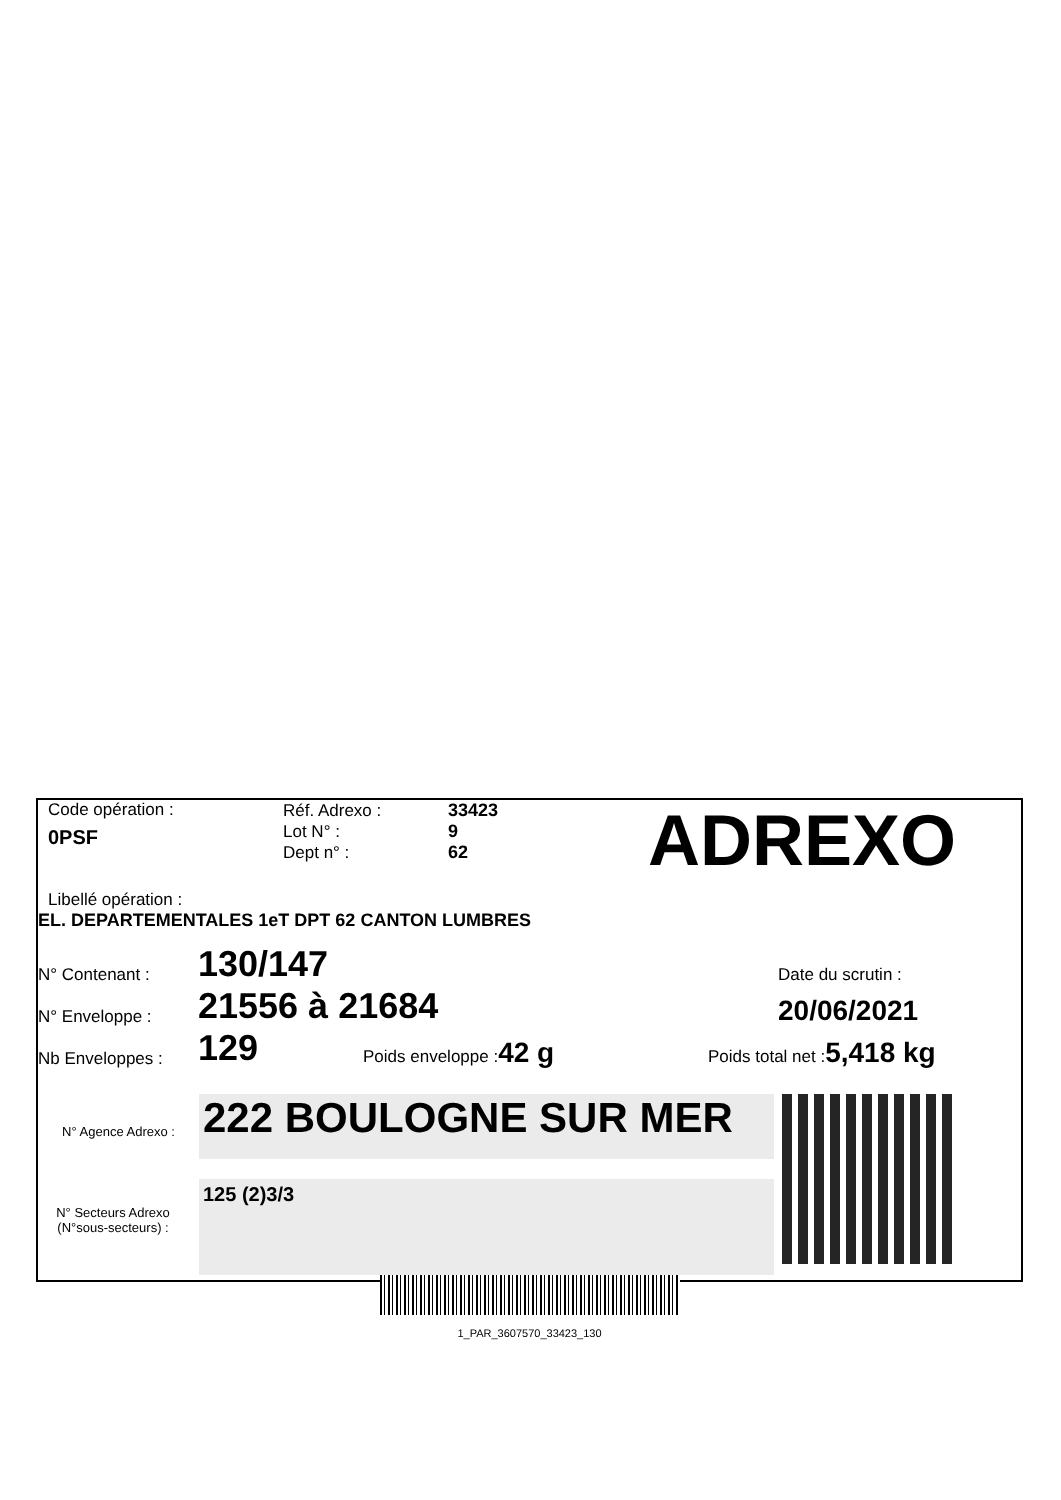Code opération :
0PSF
Réf. Adrexo :
Lot N° :
Dept n° :
33423
9
62
ADREXO
Libellé opération :
EL. DEPARTEMENTALES 1eT DPT 62 CANTON LUMBRES
N° Contenant :
130/147
Date du scrutin :
N° Enveloppe :
21556 à 21684
20/06/2021
Nb Enveloppes :
129
Poids enveloppe :42 g
Poids total net :5,418 kg
N° Agence Adrexo :
222 BOULOGNE SUR MER
125 (2)3/3
N° Secteurs Adrexo (N°sous-secteurs) :
1_PAR_3607570_33423_130